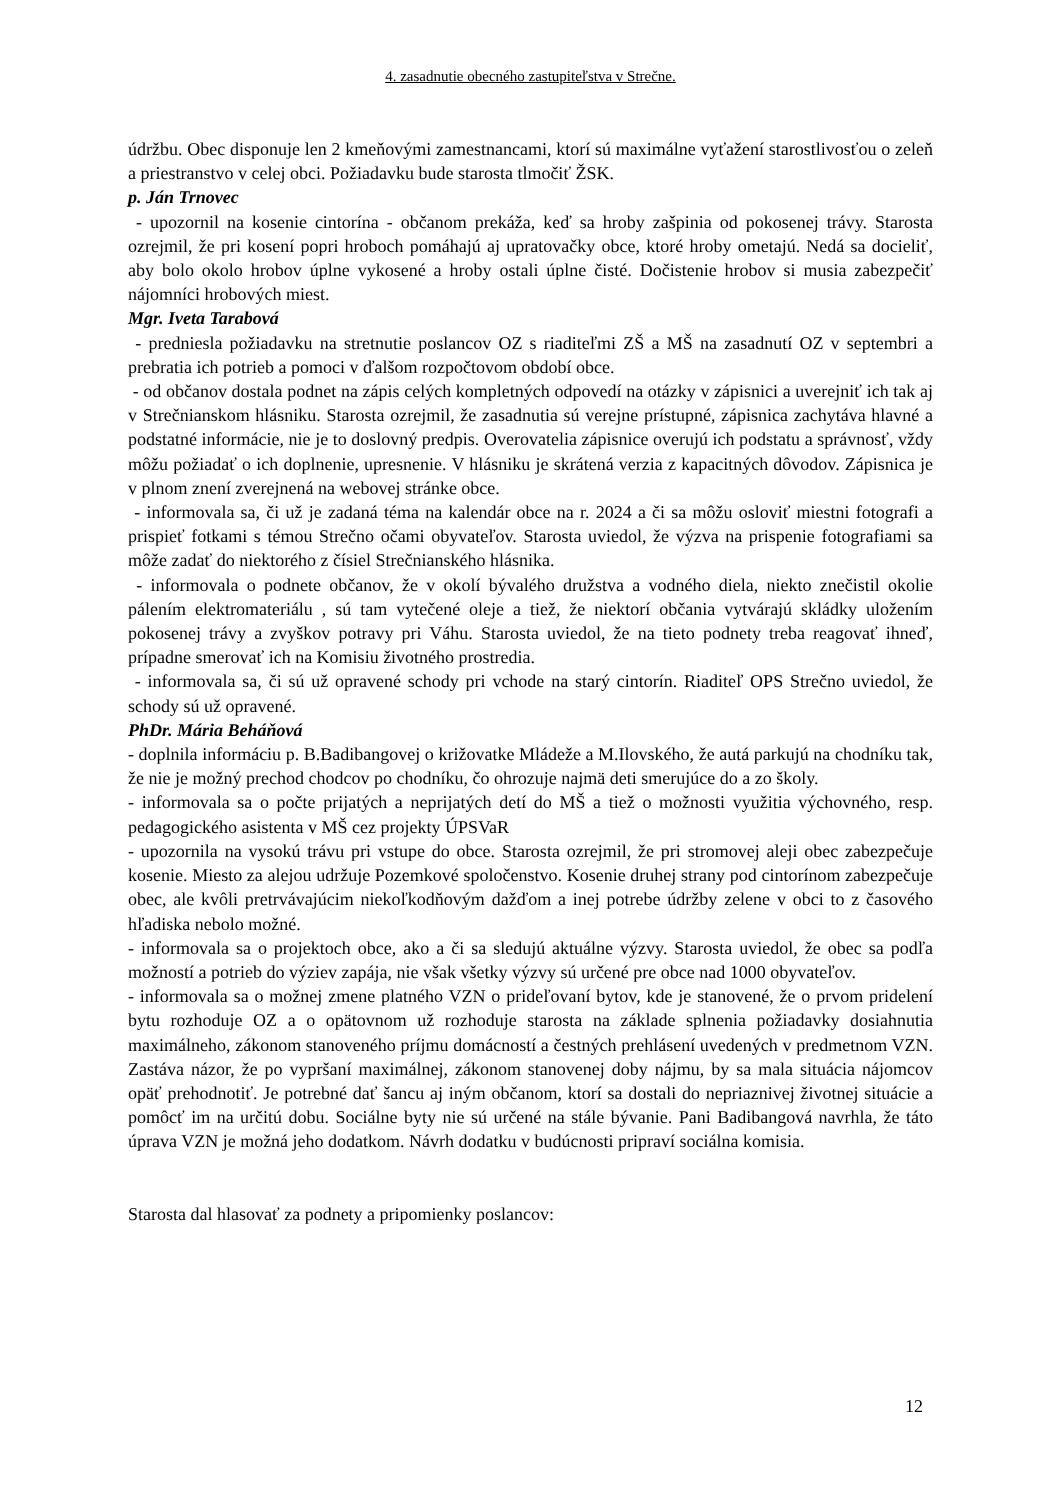4. zasadnutie obecného zastupiteľstva v Strečne.
údržbu. Obec disponuje len 2 kmeňovými zamestnancami, ktorí sú maximálne vyťažení starostlivosťou o zeleň a priestranstvo v celej obci. Požiadavku bude starosta tlmočiť ŽSK.
p. Ján Trnovec
- upozornil na kosenie cintorína - občanom prekáža, keď sa hroby zašpinia od pokosenej trávy. Starosta ozrejmil, že pri kosení popri hroboch pomáhajú aj upratovačky obce, ktoré hroby ometajú. Nedá sa docieliť, aby bolo okolo hrobov úplne vykosené a hroby ostali úplne čisté. Dočistenie hrobov si musia zabezpečiť nájomníci hrobových miest.
Mgr. Iveta Tarabová
- predniesla požiadavku na stretnutie poslancov OZ s riaditeľmi ZŠ a MŠ na zasadnutí OZ v septembri a prebratia ich potrieb a pomoci v ďalšom rozpočtovom období obce.
- od občanov dostala podnet na zápis celých kompletných odpovedí na otázky v zápisnici a uverejniť ich tak aj v Strečnianskom hlásniku. Starosta ozrejmil, že zasadnutia sú verejne prístupné, zápisnica zachytáva hlavné a podstatné informácie, nie je to doslovný predpis. Overovatelia zápisnice overujú ich podstatu a správnosť, vždy môžu požiadať o ich doplnenie, upresnenie. V hlásniku je skrátená verzia z kapacitných dôvodov. Zápisnica je v plnom znení zverejnená na webovej stránke obce.
- informovala sa, či už je zadaná téma na kalendár obce na r. 2024 a či sa môžu osloviť miestni fotografi a prispieť fotkami s témou Strečno očami obyvateľov. Starosta uviedol, že výzva na prispenie fotografiami sa môže zadať do niektorého z čísiel Strečnianského hlásnika.
- informovala o podnete občanov, že v okolí bývalého družstva a vodného diela, niekto znečistil okolie pálením elektromateriálu , sú tam vytečené oleje a tiež, že niektorí občania vytvárajú skládky uložením pokosenej trávy a zvyškov potravy pri Váhu. Starosta uviedol, že na tieto podnety treba reagovať ihneď, prípadne smerovať ich na Komisiu životného prostredia.
- informovala sa, či sú už opravené schody pri vchode na starý cintorín. Riaditeľ OPS Strečno uviedol, že schody sú už opravené.
PhDr. Mária Beháňová
- doplnila informáciu p. B.Badibangovej o križovatke Mládeže a M.Ilovského, že autá parkujú na chodníku tak, že nie je možný prechod chodcov po chodníku, čo ohrozuje najmä deti smerujúce do a zo školy.
- informovala sa o počte prijatých a neprijatých detí do MŠ a tiež o možnosti využitia výchovného, resp. pedagogického asistenta v MŠ cez projekty ÚPSVaR
- upozornila na vysokú trávu pri vstupe do obce. Starosta ozrejmil, že pri stromovej aleji obec zabezpečuje kosenie. Miesto za alejou udržuje Pozemkové spoločenstvo. Kosenie druhej strany pod cintorínom zabezpečuje obec, ale kvôli pretrvávajúcim niekoľkodňovým dažďom a inej potrebe údržby zelene v obci to z časového hľadiska nebolo možné.
- informovala sa o projektoch obce, ako a či sa sledujú aktuálne výzvy. Starosta uviedol, že obec sa podľa možností a potrieb do výziev zapája, nie však všetky výzvy sú určené pre obce nad 1000 obyvateľov.
- informovala sa o možnej zmene platného VZN o prideľovaní bytov, kde je stanovené, že o prvom pridelení bytu rozhoduje OZ a o opätovnom už rozhoduje starosta na základe splnenia požiadavky dosiahnutia maximálneho, zákonom stanoveného príjmu domácností a čestných prehlásení uvedených v predmetnom VZN. Zastáva názor, že po vypršaní maximálnej, zákonom stanovenej doby nájmu, by sa mala situácia nájomcov opäť prehodnotiť. Je potrebné dať šancu aj iným občanom, ktorí sa dostali do nepriaznivej životnej situácie a pomôcť im na určitú dobu. Sociálne byty nie sú určené na stále bývanie. Pani Badibangová navrhla, že táto úprava VZN je možná jeho dodatkom. Návrh dodatku v budúcnosti pripraví sociálna komisia.
Starosta dal hlasovať za podnety a pripomienky poslancov:
12